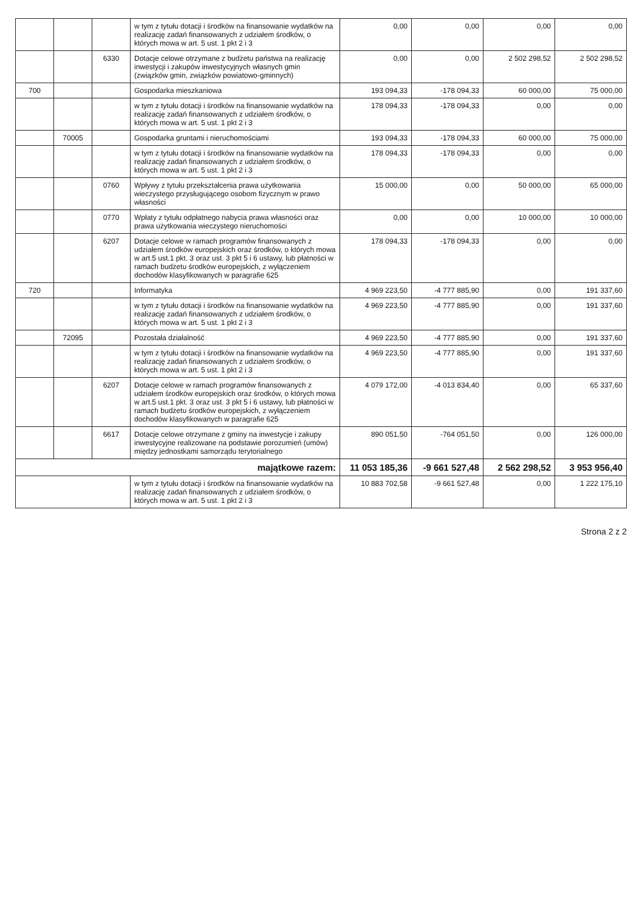| | | | w tym z tytułu dotacji i środków na finansowanie wydatków na realizację zadań finansowanych z udziałem środków, o których mowa w art. 5 ust. 1 pkt 2 i 3 | 0,00 | 0,00 | 0,00 | 0,00 |
| | | 6330 | Dotacje celowe otrzymane z budżetu państwa na realizację inwestycji i zakupów inwestycyjnych własnych gmin (związków gmin, związków powiatowo-gminnych) | 0,00 | 0,00 | 2 502 298,52 | 2 502 298,52 |
| 700 | | | Gospodarka mieszkaniowa | 193 094,33 | -178 094,33 | 60 000,00 | 75 000,00 |
| | | | w tym z tytułu dotacji i środków na finansowanie wydatków na realizację zadań finansowanych z udziałem środków, o których mowa w art. 5 ust. 1 pkt 2 i 3 | 178 094,33 | -178 094,33 | 0,00 | 0,00 |
| | 70005 | | Gospodarka gruntami i nieruchomościami | 193 094,33 | -178 094,33 | 60 000,00 | 75 000,00 |
| | | | w tym z tytułu dotacji i środków na finansowanie wydatków na realizację zadań finansowanych z udziałem środków, o których mowa w art. 5 ust. 1 pkt 2 i 3 | 178 094,33 | -178 094,33 | 0,00 | 0,00 |
| | | 0760 | Wpływy z tytułu przekształcenia prawa użytkowania wieczystego przysługującego osobom fizycznym w prawo własności | 15 000,00 | 0,00 | 50 000,00 | 65 000,00 |
| | | 0770 | Wpłaty z tytułu odpłatnego nabycia prawa własności oraz prawa użytkowania wieczystego nieruchomości | 0,00 | 0,00 | 10 000,00 | 10 000,00 |
| | | 6207 | Dotacje celowe w ramach programów finansowanych z udziałem środków europejskich oraz środków, o których mowa w art.5 ust.1 pkt. 3 oraz ust. 3 pkt 5 i 6 ustawy, lub płatności w ramach budżetu środków europejskich, z wyłączeniem dochodów klasyfikowanych w paragrafie 625 | 178 094,33 | -178 094,33 | 0,00 | 0,00 |
| 720 | | | Informatyka | 4 969 223,50 | -4 777 885,90 | 0,00 | 191 337,60 |
| | | | w tym z tytułu dotacji i środków na finansowanie wydatków na realizację zadań finansowanych z udziałem środków, o których mowa w art. 5 ust. 1 pkt 2 i 3 | 4 969 223,50 | -4 777 885,90 | 0,00 | 191 337,60 |
| | 72095 | | Pozostała działalność | 4 969 223,50 | -4 777 885,90 | 0,00 | 191 337,60 |
| | | | w tym z tytułu dotacji i środków na finansowanie wydatków na realizację zadań finansowanych z udziałem środków, o których mowa w art. 5 ust. 1 pkt 2 i 3 | 4 969 223,50 | -4 777 885,90 | 0,00 | 191 337,60 |
| | | 6207 | Dotacje celowe w ramach programów finansowanych z udziałem środków europejskich oraz środków, o których mowa w art.5 ust.1 pkt. 3 oraz ust. 3 pkt 5 i 6 ustawy, lub płatności w ramach budżetu środków europejskich, z wyłączeniem dochodów klasyfikowanych w paragrafie 625 | 4 079 172,00 | -4 013 834,40 | 0,00 | 65 337,60 |
| | | 6617 | Dotacje celowe otrzymane z gminy na inwestycje i zakupy inwestycyjne realizowane na podstawie porozumień (umów) między jednostkami samorządu terytorialnego | 890 051,50 | -764 051,50 | 0,00 | 126 000,00 |
| majątkowe razem: | | | | 11 053 185,36 | -9 661 527,48 | 2 562 298,52 | 3 953 956,40 |
| | | | w tym z tytułu dotacji i środków na finansowanie wydatków na realizację zadań finansowanych z udziałem środków, o których mowa w art. 5 ust. 1 pkt 2 i 3 | 10 883 702,58 | -9 661 527,48 | 0,00 | 1 222 175,10 |
Strona 2 z 2